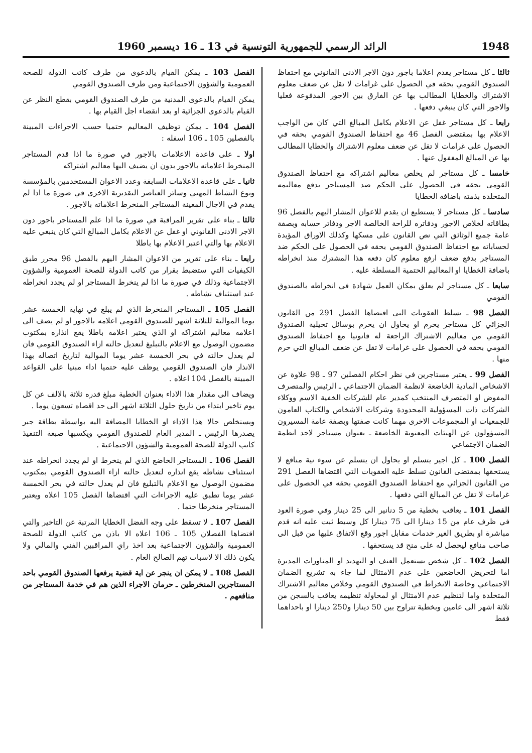1948 الرائد الرسمي للجمهورية التونسية في 13 ـ 16 ديسمبر 1960
ثالثا ـ كل مستاجر يقدم اعلاما باجور دون الاجر الادنى القانوني مع احتفاظ الصندوق القومي بحقه في الحصول على غرامات لا تقل عن ضعف معلوم الاشتراك والخطايا المطالب بها عن الفارق بين الاجور المدفوعة فعليا والاجور التي كان ينبغي دفعها .
رابعا ـ كل مستاجر غفل عن الاعلام بكامل المبالغ التي كان من الواجب الاعلام بها بمقتضى الفصل 46 مع احتفاظ الصندوق القومي بحقه في الحصول على غرامات لا تقل عن ضعف معلوم الاشتراك والخطايا المطالب بها عن المبالغ المغفول عنها .
خامسا ـ كل مستاجر لم يخلص معاليم اشتراكه مع احتفاظ الصندوق القومي بحقه في الحصول على الحكم ضد المستاجر بدفع معاليمه المتخلدة بذمته باضافة الخطايا
سادسا ـ كل مستاجر لا يستطيع ان يقدم للاعوان المشار اليهم بالفصل 96 بطاقاته لخلاص الاجور ودفاتره للراحة الخالصة الاجر ودفاتر حسابه وبصفة عامة جميع الوثائق التي نص القانون على مسكها وكذلك الاوراق المؤيدة لحساباته مع احتفاظ الصندوق القومي بحقه في الحصول على الحكم ضد المستاجر بدفع ضعف ارفع معلوم كان دفعه هذا المشترك منذ انخراطه باضافة الخطايا او المعاليم الحتمية المسلطة عليه .
سابعا ـ كل مستاجر لم يعلق بمكان العمل شهادة في انخراطه بالصندوق القومي
الفصل 98 ـ تسلط العقوبات التي اقتضاها الفصل 291 من القانون الجزائي كل مستاجر يحرم او يحاول ان يحرم بوسائل تحيلية الصندوق القومي من معاليم الاشتراك الراجعة له قانونيا مع احتفاظ الصندوق القومي بحقه في الحصول على غرامات لا تقل عن ضعف المبالغ التي حرم منها .
الفصل 99 ـ يعتبر مستاجرين في نظر احكام الفصلين 97 ـ 98 علاوة عن الاشخاص المادية الخاضعة لانظمة الضمان الاجتماعي ـ الرئيس والمتصرف المفوض او المتصرف المنتخب كمدير عام للشركات الخفية الاسم ووكلاء الشركات ذات المسؤولية المحدودة وشركات الاشخاص والكتاب العامون للجمعيات او المجموعات الاخرى مهما كانت صفتها وبصفة عامة المسيرون المسؤولون عن الهيئات المعنوية الخاضعة ـ بعنوان مستاجر لاحد انظمة الضمان الاجتماعي
الفصل 100 ـ كل اجير يتسلم او يحاول ان يتسلم عن سوء نية منافع لا يستحقها بمقتضى القانون تسلط عليه العقوبات التي اقتضاها الفصل 291 من القانون الجزائي مع احتفاظ الصندوق القومي بحقه في الحصول على غرامات لا تقل عن المبالغ التي دفعها .
الفصل 101 ـ يعاقب بخطية من 5 دنانير الى 25 دينار وفي صورة العود في ظرف عام من 15 دينارا الى 75 دينارا كل وسيط ثبت عليه انه قدم مباشرة او بطريق الغير خدمات مقابل اجور وقع الاتفاق عليها من قبل الى صاحب منافع ليحصل له على منح قد يستحقها .
الفصل 102 ـ كل شخص يستعمل العنف او التهديد او المناورات المدبرة اما لتحريض الخاضعين على عدم الامتثال لما جاء به تشريع الضمان الاجتماعي وخاصة الانخراط في الصندوق القومي وخلاص معاليم الاشتراك المتخلدة واما لتنظيم عدم الامتثال او لمحاولة تنظيمه يعاقب بالسجن من ثلاثة اشهر الى عامين وبخطية تتراوح بين 50 دينارا و250 دينارا او باحداهما فقط
الفصل 103 ـ يمكن القيام بالدعوى من طرف كاتب الدولة للصحة العمومية والشؤون الاجتماعية ومن طرف الصندوق القومي
يمكن القيام بالدعوى المدنية من طرف الصندوق القومي بقطع النظر عن القيام بالدعوى الجزائية او بعد انقضاء اجل القيام بها .
الفصل 104 ـ يمكن توظيف المعاليم حتميا حسب الاجراءات المبينة بالفصلين 105 ـ 106 اسفله :
اولا ـ على قاعدة الاعلامات بالاجور في صورة ما اذا قدم المستاجر المنخرط اعلاماته بالاجور بدون ان يضيف اليها معاليم اشتراكه
ثانيا ـ على قاعدة الاعلامات السابقة وعدد الاعوان المستخدمين بالمؤسسة ونوع النشاط المهني وسائر العناصر التقديرية الاخرى في صورة ما اذا لم يقدم في الاجال المعينة المستاجر المنخرط اعلاماته بالاجور .
ثالثا ـ بناء على تقرير المراقبة في صورة ما اذا علم المستاجر باجور دون الاجر الادنى القانوني او غفل عن الاعلام بكامل المبالغ التي كان ينبغي عليه الاعلام بها والتي اعتبر الاعلام بها باطلا
رابعا ـ بناء على تقرير من الاعوان المشار اليهم بالفصل 96 محرر طبق الكيفيات التي ستضبط بقرار من كاتب الدولة للصحة العمومية والشؤون الاجتماعية وذلك في صورة ما اذا لم ينخرط المستاجر او لم يجدد انخراطه عند استئناف نشاطه .
الفصل 105 ـ المستاجر المنخرط الذي لم يبلغ في نهاية الخمسة عشر يوما الموالية للثلاثة اشهر للصندوق القومي اعلامه بالاجور او لم يضف الى اعلامه معاليم اشتراكه او الذي يعتبر اعلامه باطلا يقع انذاره بمكتوب مضمون الوصول مع الاعلام بالتبليغ لتعديل حالته ازاء الصندوق القومي فان لم يعدل حالته في بحر الخمسة عشر يوما الموالية لتاريخ اتصاله بهذا الانذار فان الصندوق القومي يوظف عليه حتميا اداء مبنيا على القواعد المبينة بالفصل 104 اعلاه .
ويضاف الى مقدار هذا الاداء بعنوان الخطية مبلغ قدره ثلاثة بالالف عن كل يوم تاخير ابتداء من تاريخ حلول الثلاثة اشهر الى حد اقصاه تسعون يوما .
ويستخلص حالا هذا الاداء او الخطايا المضافة اليه بواسطة بطاقة جبر يصدرها الرئيس ـ المدير العام للصندوق القومي ويكسبها صبغة التنفيذ كاتب الدولة للصحة العمومية والشؤون الاجتماعية .
الفصل 106 ـ المستاجر الخاضع الذي لم ينخرط او لم يجدد انخراطه عند استئناف نشاطه يقع انذاره لتعديل حالته ازاء الصندوق القومي بمكتوب مضمون الوصول مع الاعلام بالتبليغ فان لم يعدل حالته في بحر الخمسة عشر يوما تطبق عليه الاجراءات التي اقتضاها الفصل 105 اعلاه ويعتبر المستاجر منخرطا حتما .
الفصل 107 ـ لا تسقط على وجه الفضل الخطايا المرتبة عن التاخير والتي اقتضاها الفصلان 105 ـ 106 اعلاه الا باذن من كاتب الدولة للصحة العمومية والشؤون الاجتماعية بعد اخذ راي المراقبين الفني والمالي ولا يكون ذلك الا لاسباب تهم الصالح العام .
الفصل 108 ـ لا يمكن ان ينجر عن اية قضية يرفعها الصندوق القومي باحد المستاجرين المنخرطين ـ حرمان الاجراء الذين هم في خدمة المستاجر من منافعهم .